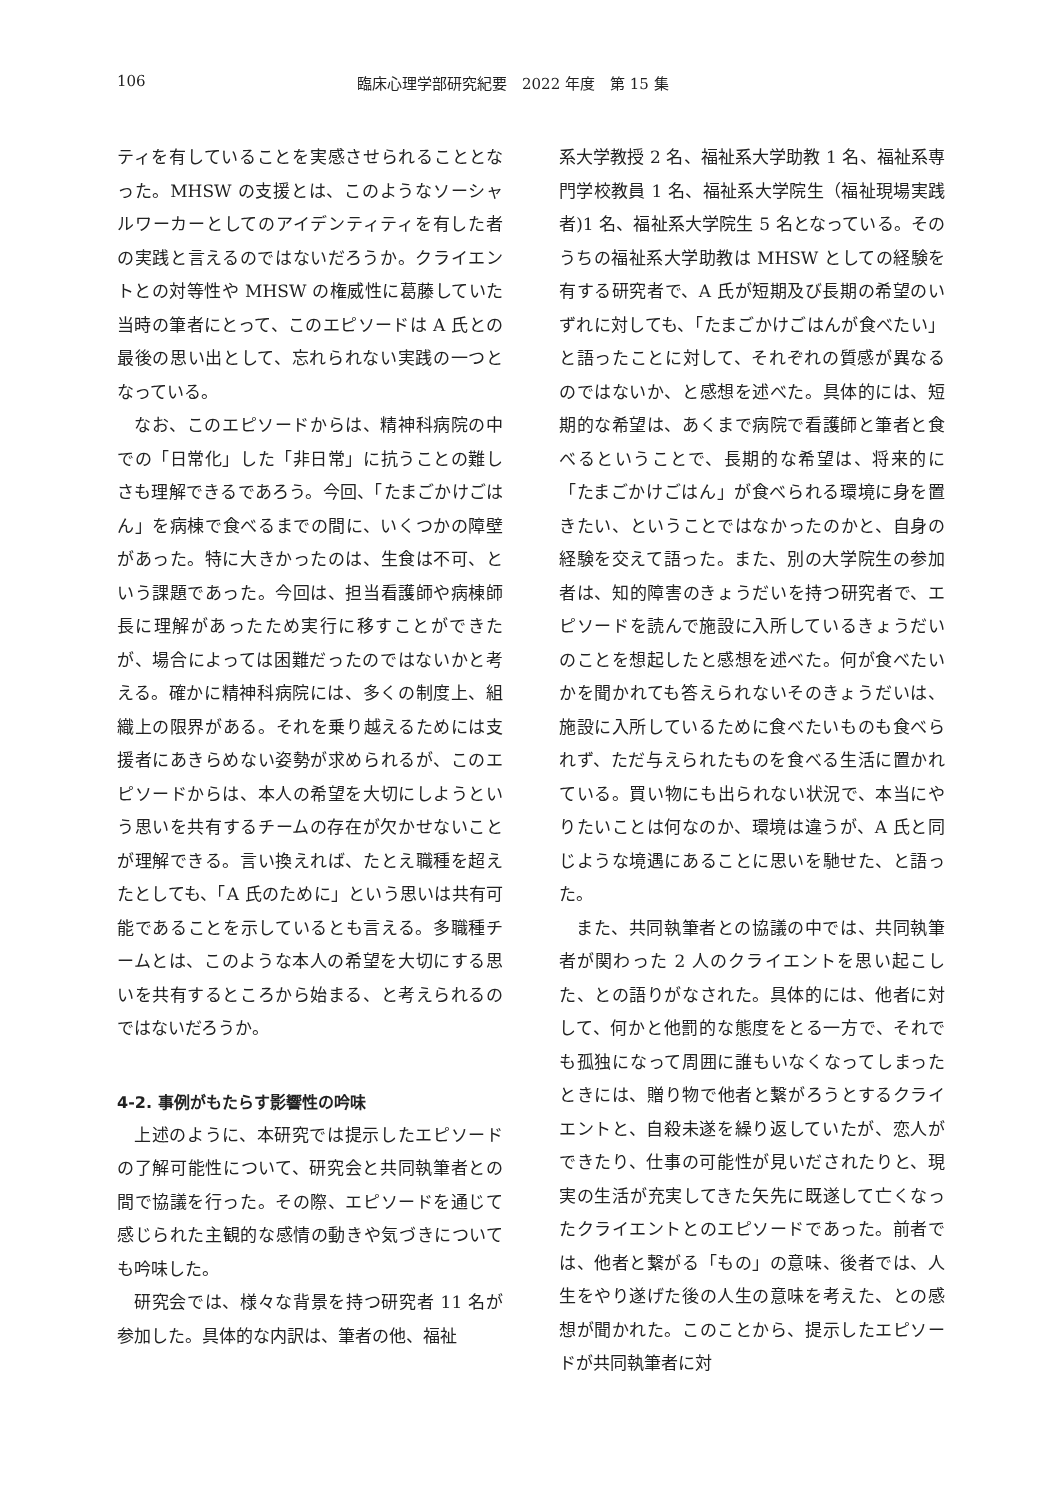106 臨床心理学部研究紀要　2022 年度　第 15 集
ティを有していることを実感させられることとなった。MHSW の支援とは、このようなソーシャルワーカーとしてのアイデンティティを有した者の実践と言えるのではないだろうか。クライエントとの対等性や MHSW の権威性に葛藤していた当時の筆者にとって、このエピソードは A 氏との最後の思い出として、忘れられない実践の一つとなっている。
なお、このエピソードからは、精神科病院の中での「日常化」した「非日常」に抗うことの難しさも理解できるであろう。今回、「たまごかけごはん」を病棟で食べるまでの間に、いくつかの障壁があった。特に大きかったのは、生食は不可、という課題であった。今回は、担当看護師や病棟師長に理解があったため実行に移すことができたが、場合によっては困難だったのではないかと考える。確かに精神科病院には、多くの制度上、組織上の限界がある。それを乗り越えるためには支援者にあきらめない姿勢が求められるが、このエピソードからは、本人の希望を大切にしようという思いを共有するチームの存在が欠かせないことが理解できる。言い換えれば、たとえ職種を超えたとしても、「A 氏のために」という思いは共有可能であることを示しているとも言える。多職種チームとは、このような本人の希望を大切にする思いを共有するところから始まる、と考えられるのではないだろうか。
4-2. 事例がもたらす影響性の吟味
上述のように、本研究では提示したエピソードの了解可能性について、研究会と共同執筆者との間で協議を行った。その際、エピソードを通じて感じられた主観的な感情の動きや気づきについても吟味した。
研究会では、様々な背景を持つ研究者 11 名が参加した。具体的な内訳は、筆者の他、福祉
系大学教授 2 名、福祉系大学助教 1 名、福祉系専門学校教員 1 名、福祉系大学院生（福祉現場実践者)1 名、福祉系大学院生 5 名となっている。そのうちの福祉系大学助教は MHSW としての経験を有する研究者で、A 氏が短期及び長期の希望のいずれに対しても、「たまごかけごはんが食べたい」と語ったことに対して、それぞれの質感が異なるのではないか、と感想を述べた。具体的には、短期的な希望は、あくまで病院で看護師と筆者と食べるということで、長期的な希望は、将来的に「たまごかけごはん」が食べられる環境に身を置きたい、ということではなかったのかと、自身の経験を交えて語った。また、別の大学院生の参加者は、知的障害のきょうだいを持つ研究者で、エピソードを読んで施設に入所しているきょうだいのことを想起したと感想を述べた。何が食べたいかを聞かれても答えられないそのきょうだいは、施設に入所しているために食べたいものも食べられず、ただ与えられたものを食べる生活に置かれている。買い物にも出られない状況で、本当にやりたいことは何なのか、環境は違うが、A 氏と同じような境遇にあることに思いを馳せた、と語った。
また、共同執筆者との協議の中では、共同執筆者が関わった 2 人のクライエントを思い起こした、との語りがなされた。具体的には、他者に対して、何かと他罰的な態度をとる一方で、それでも孤独になって周囲に誰もいなくなってしまったときには、贈り物で他者と繋がろうとするクライエントと、自殺未遂を繰り返していたが、恋人ができたり、仕事の可能性が見いだされたりと、現実の生活が充実してきた矢先に既遂して亡くなったクライエントとのエピソードであった。前者では、他者と繋がる「もの」の意味、後者では、人生をやり遂げた後の人生の意味を考えた、との感想が聞かれた。このことから、提示したエピソードが共同執筆者に対